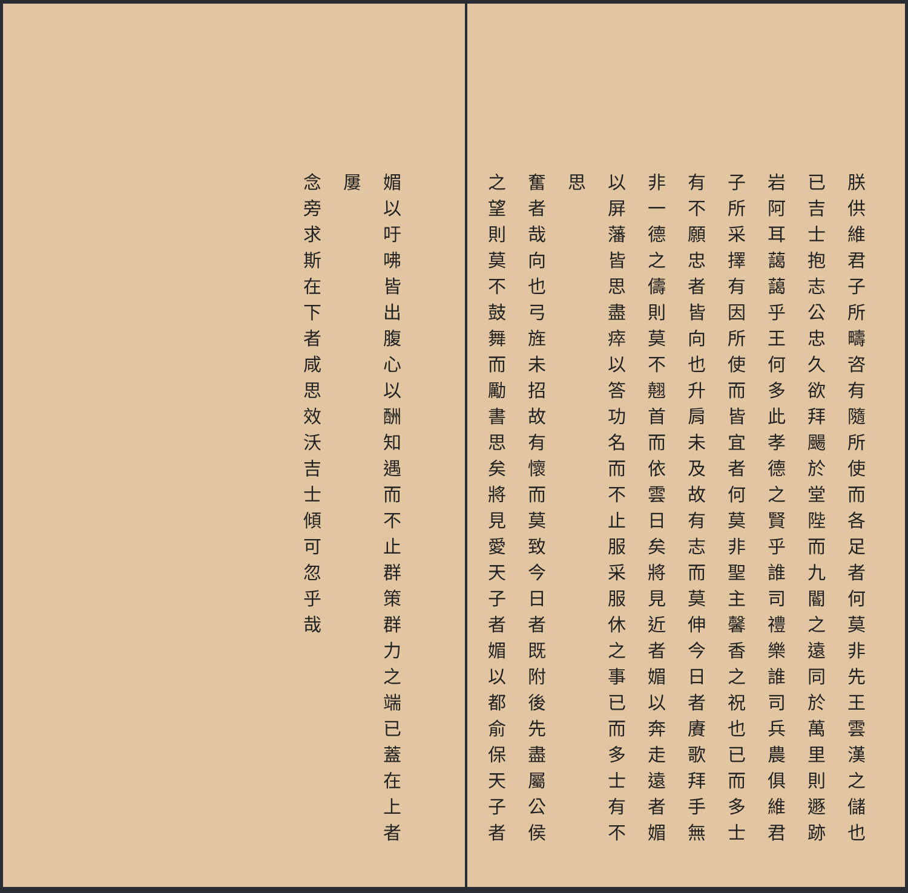媚以吁咈皆出腹心以酬知遇而不止群策群力之端已蓋在上者屢
念旁求斯在下者咸思效沃吉士傾可忽乎哉
朕供維君子所疇咨有隨所使而各足者何莫非先王雲漢之儲也
已吉士抱志公忠久欲拜颺於堂陛而九閽之遠同於萬里則遯跡
岩阿耳藹藹乎王何多此孝德之賢乎誰司禮樂誰司兵農俱維君
子所采擇有因所使而皆宜者何莫非聖主馨香之祝也已而多士
有不願忠者皆向也升肩未及故有志而莫伸今日者賡歌拜手無
非一德之儔則莫不翹首而依雲日矣將見近者媚以奔走遠者媚
以屏藩皆思盡瘁以答功名而不止服采服休之事已而多士有不思
奮者哉向也弓旌未招故有懷而莫致今日者既附後先盡屬公侯
之望則莫不鼓舞而勵書思矣將見愛天子者媚以都俞保天子者